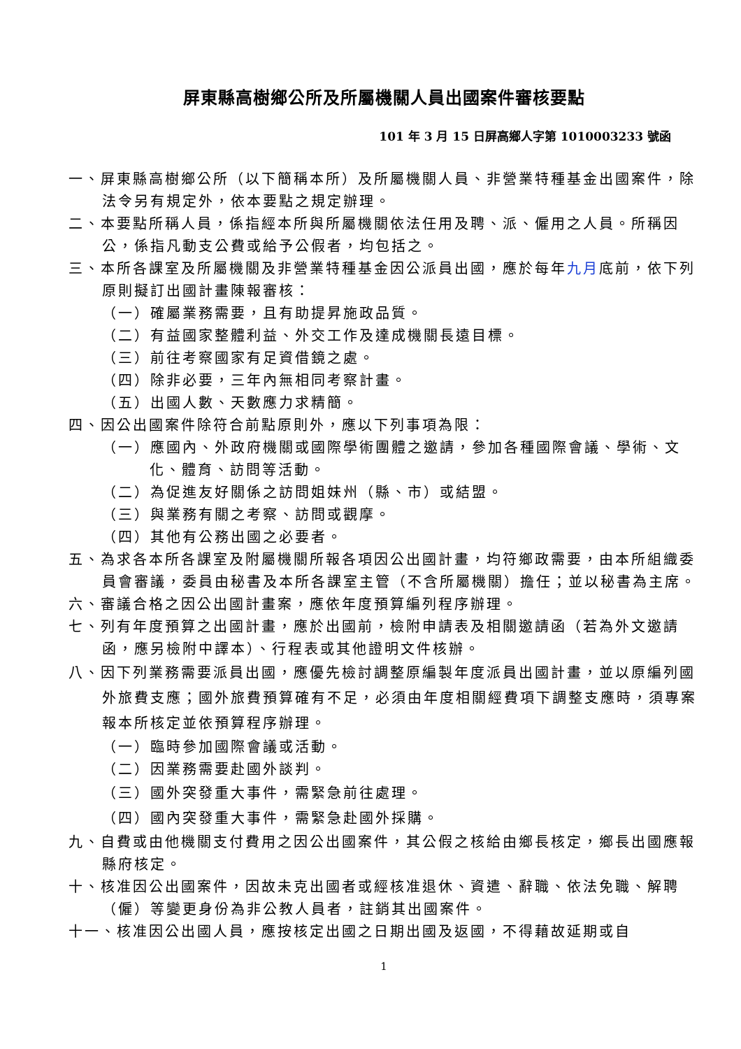屏東縣高樹鄉公所及所屬機關人員出國案件審核要點
101 年 3 月 15 日屏高鄉人字第 1010003233 號函
一、屏東縣高樹鄉公所（以下簡稱本所）及所屬機關人員、非營業特種基金出國案件，除法令另有規定外，依本要點之規定辦理。
二、本要點所稱人員，係指經本所與所屬機關依法任用及聘、派、僱用之人員。所稱因公，係指凡動支公費或給予公假者，均包括之。
三、本所各課室及所屬機關及非營業特種基金因公派員出國，應於每年九月底前，依下列原則擬訂出國計畫陳報審核：
（一）確屬業務需要，且有助提昇施政品質。
（二）有益國家整體利益、外交工作及達成機關長遠目標。
（三）前往考察國家有足資借鏡之處。
（四）除非必要，三年內無相同考察計畫。
（五）出國人數、天數應力求精簡。
四、因公出國案件除符合前點原則外，應以下列事項為限：
（一）應國內、外政府機關或國際學術團體之邀請，參加各種國際會議、學術、文化、體育、訪問等活動。
（二）為促進友好關係之訪問姐妹州（縣、市）或結盟。
（三）與業務有關之考察、訪問或觀摩。
（四）其他有公務出國之必要者。
五、為求各本所各課室及附屬機關所報各項因公出國計畫，均符鄉政需要，由本所組織委員會審議，委員由秘書及本所各課室主管（不含所屬機關）擔任；並以秘書為主席。
六、審議合格之因公出國計畫案，應依年度預算編列程序辦理。
七、列有年度預算之出國計畫，應於出國前，檢附申請表及相關邀請函（若為外文邀請函，應另檢附中譯本）、行程表或其他證明文件核辦。
八、因下列業務需要派員出國，應優先檢討調整原編製年度派員出國計畫，並以原編列國外旅費支應；國外旅費預算確有不足，必須由年度相關經費項下調整支應時，須專案報本所核定並依預算程序辦理。
（一）臨時參加國際會議或活動。
（二）因業務需要赴國外談判。
（三）國外突發重大事件，需緊急前往處理。
（四）國內突發重大事件，需緊急赴國外採購。
九、自費或由他機關支付費用之因公出國案件，其公假之核給由鄉長核定，鄉長出國應報縣府核定。
十、核准因公出國案件，因故未克出國者或經核准退休、資遣、辭職、依法免職、解聘（僱）等變更身份為非公教人員者，註銷其出國案件。
十一、核准因公出國人員，應按核定出國之日期出國及返國，不得藉故延期或自
1